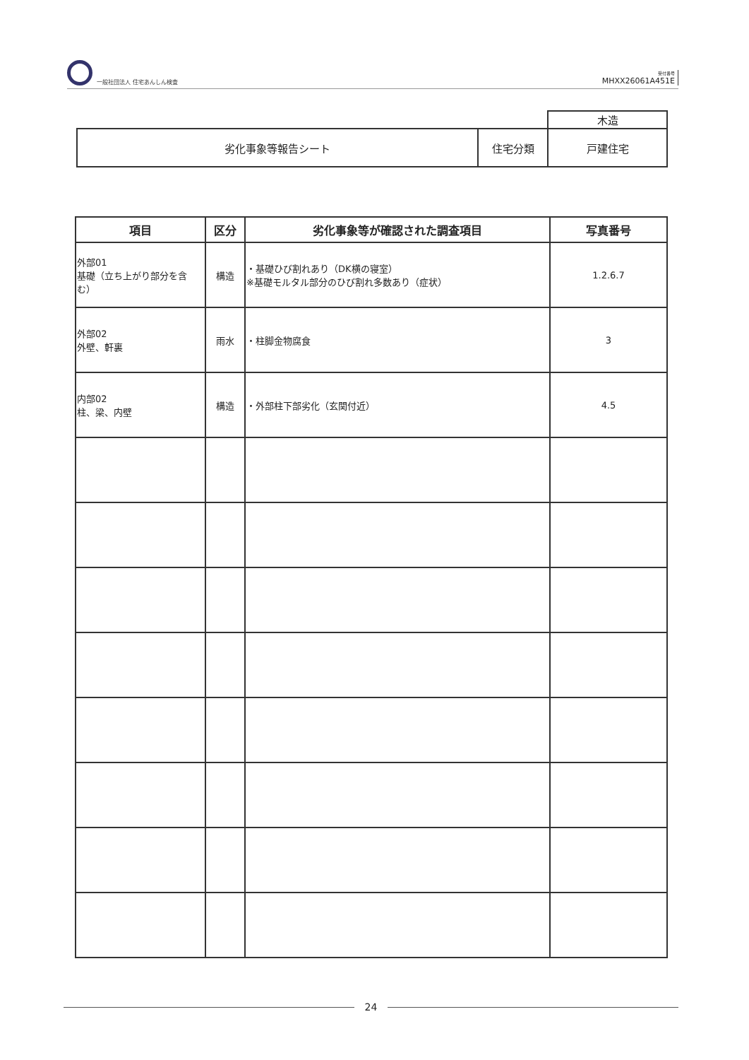一般社団法人 住宅あんしん検査
受付番号
MHXX26061A451E
| | | 木造 |
| 劣化事象等報告シート | 住宅分類 | 戸建住宅 |
| 項目 | 区分 | 劣化事象等が確認された調査項目 | 写真番号 |
| --- | --- | --- | --- |
| 外部01 基礎（立ち上がり部分を含む） | 構造 | ・基礎ひび割れあり（DK横の寝室） ※基礎モルタル部分のひび割れ多数あり（症状） | 1.2.6.7 |
| 外部02 外壁、軒裏 | 雨水 | ・柱脚金物腐食 | 3 |
| 内部02 柱、梁、内壁 | 構造 | ・外部柱下部劣化（玄関付近） | 4.5 |
24